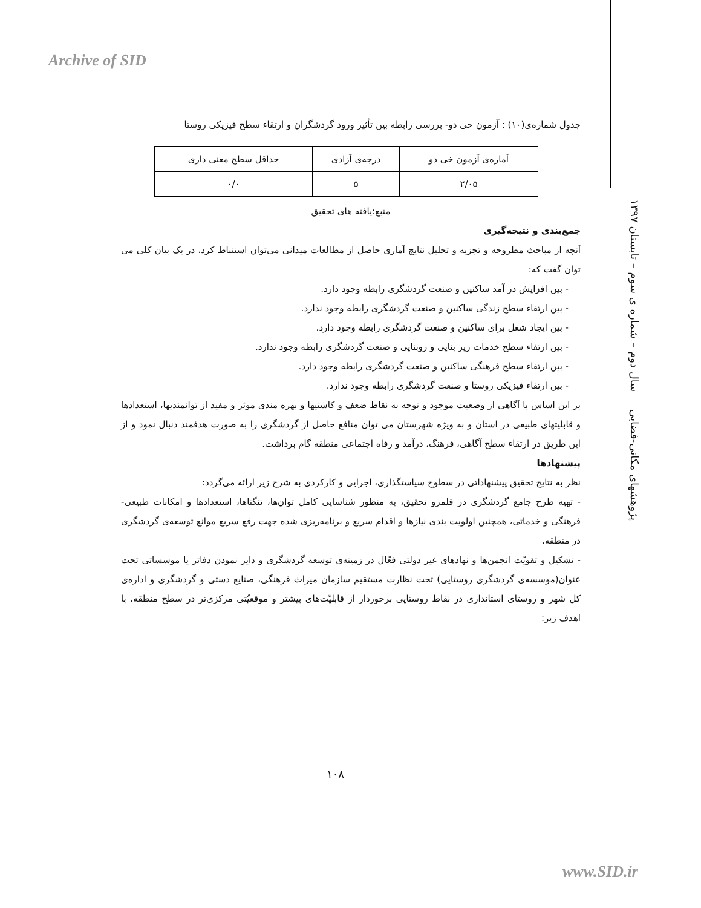Archive of SID
پژوهشهای مکانی-فضایی سال دوم – شماره ی سوم – تابستان ۱۳۹۷
جدول شماره‌ی(۱۰) : آزمون خی دو- بررسی رابطه بین تأثیر ورود گردشگران و ارتقاء سطح فیزیکی روستا
| آماره‌ی آزمون خی دو | درجه‌ی آزادی | حداقل سطح معنی داری |
| ۲/۰۵ | ۵ | ۰/۰ |
منبع:یافته های تحقیق
جمع‌بندی و نتیجه‌گیری
آنچه از مباحث مطروحه و تجزیه و تحلیل نتایج آماری حاصل از مطالعات میدانی می‌توان استنباط کرد، در یک بیان کلی می توان گفت که:
- بین افزایش در آمد ساکنین و صنعت گردشگری رابطه وجود دارد.
- بین ارتقاء سطح زندگی ساکنین و صنعت گردشگری رابطه وجود ندارد.
- بین ایجاد شغل برای ساکنین و صنعت گردشگری رابطه وجود دارد.
- بین ارتقاء سطح خدمات زیر بنایی و روبنایی و صنعت گردشگری رابطه وجود ندارد.
- بین ارتقاء سطح فرهنگی ساکنین و صنعت گردشگری رابطه وجود دارد.
- بین ارتقاء فیزیکی روستا و صنعت گردشگری رابطه وجود ندارد.
بر این اساس با آگاهی از وضعیت موجود و توجه به نقاط ضعف و کاستیها و بهره مندی موثر و مفید از توانمندیها، استعدادها و قابلیتهای طبیعی در استان و به ویژه شهرستان می توان منافع حاصل از گردشگری را به صورت هدفمند دنبال نمود و از این طریق در ارتقاء سطح آگاهی، فرهنگ، درآمد و رفاه اجتماعی منطقه گام برداشت.
پیشنهادها
نظر به نتایج تحقیق پیشنهاداتی در سطوح سیاستگذاری، اجرایی و کارکردی به شرح زیر ارائه می‌گردد:
- تهیه طرح جامع گردشگری در قلمرو تحقیق، به منظور شناسایی کامل توان‌ها، تنگناها، استعدادها و امکانات طبیعی- فرهنگی و خدماتی، همچنین اولویت بندی نیازها و اقدام سریع و برنامه‌ریزی شده جهت رفع سریع موانع توسعه‌ی گردشگری در منطقه.
- تشکیل و تقویّت انجمن‌ها و نهادهای غیر دولتی فعّال در زمینه‌ی توسعه گردشگری و دایر نمودن دفاتر یا موسساتی تحت عنوان(موسسه‌ی گردشگری روستایی) تحت نظارت مستقیم سازمان میراث فرهنگی، صنایع دستی و گردشگری و اداره‌ی کل شهر و روستای استانداری در نقاط روستایی برخوردار از قابلیّت‌های بیشتر و موقعیّتی مرکزی‌تر در سطح منطقه، با اهدف زیر:
۱۰۸
www.SID.ir